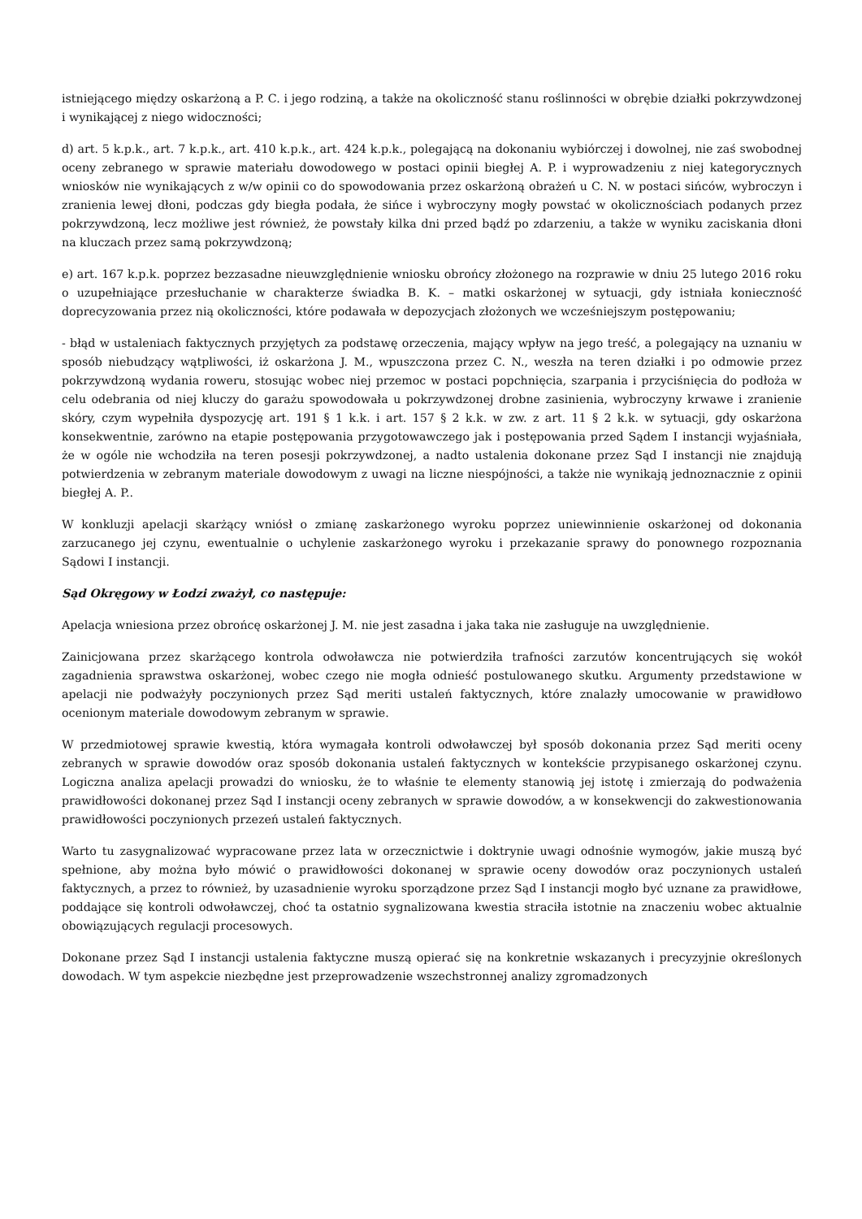istniejącego między oskarżoną a P. C. i jego rodziną, a także na okoliczność stanu roślinności w obrębie działki pokrzywdzonej i wynikającej z niego widoczności;
d) art. 5 k.p.k., art. 7 k.p.k., art. 410 k.p.k., art. 424 k.p.k., polegającą na dokonaniu wybiórczej i dowolnej, nie zaś swobodnej oceny zebranego w sprawie materiału dowodowego w postaci opinii biegłej A. P. i wyprowadzeniu z niej kategorycznych wniosków nie wynikających z w/w opinii co do spowodowania przez oskarżoną obrażeń u C. N. w postaci sińców, wybroczyn i zranienia lewej dłoni, podczas gdy biegła podała, że sińce i wybroczyny mogły powstać w okolicznościach podanych przez pokrzywdzoną, lecz możliwe jest również, że powstały kilka dni przed bądź po zdarzeniu, a także w wyniku zaciskania dłoni na kluczach przez samą pokrzywdzoną;
e) art. 167 k.p.k. poprzez bezzasadne nieuwzględnienie wniosku obrońcy złożonego na rozprawie w dniu 25 lutego 2016 roku o uzupełniające przesłuchanie w charakterze świadka B. K. – matki oskarżonej w sytuacji, gdy istniała konieczność doprecyzowania przez nią okoliczności, które podawała w depozycjach złożonych we wcześniejszym postępowaniu;
- błąd w ustaleniach faktycznych przyjętych za podstawę orzeczenia, mający wpływ na jego treść, a polegający na uznaniu w sposób niebudzący wątpliwości, iż oskarżona J. M., wpuszczona przez C. N., weszła na teren działki i po odmowie przez pokrzywdzoną wydania roweru, stosując wobec niej przemoc w postaci popchnięcia, szarpania i przyciśnięcia do podłoża w celu odebrania od niej kluczy do garażu spowodowała u pokrzywdzonej drobne zasinienia, wybroczyny krwawe i zranienie skóry, czym wypełniła dyspozycję art. 191 § 1 k.k. i art. 157 § 2 k.k. w zw. z art. 11 § 2 k.k. w sytuacji, gdy oskarżona konsekwentnie, zarówno na etapie postępowania przygotowawczego jak i postępowania przed Sądem I instancji wyjaśniała, że w ogóle nie wchodziła na teren posesji pokrzywdzonej, a nadto ustalenia dokonane przez Sąd I instancji nie znajdują potwierdzenia w zebranym materiale dowodowym z uwagi na liczne niespójności, a także nie wynikają jednoznacznie z opinii biegłej A. P..
W konkluzji apelacji skarżący wniósł o zmianę zaskarżonego wyroku poprzez uniewinnienie oskarżonej od dokonania zarzucanego jej czynu, ewentualnie o uchylenie zaskarżonego wyroku i przekazanie sprawy do ponownego rozpoznania Sądowi I instancji.
Sąd Okręgowy w Łodzi zważył, co następuje:
Apelacja wniesiona przez obrońcę oskarżonej J. M. nie jest zasadna i jaka taka nie zasługuje na uwzględnienie.
Zainicjowana przez skarżącego kontrola odwoławcza nie potwierdziła trafności zarzutów koncentrujących się wokół zagadnienia sprawstwa oskarżonej, wobec czego nie mogła odnieść postulowanego skutku. Argumenty przedstawione w apelacji nie podważyły poczynionych przez Sąd meriti ustaleń faktycznych, które znalazły umocowanie w prawidłowo ocenionym materiale dowodowym zebranym w sprawie.
W przedmiotowej sprawie kwestią, która wymagała kontroli odwoławczej był sposób dokonania przez Sąd meriti oceny zebranych w sprawie dowodów oraz sposób dokonania ustaleń faktycznych w kontekście przypisanego oskarżonej czynu. Logiczna analiza apelacji prowadzi do wniosku, że to właśnie te elementy stanowią jej istotę i zmierzają do podważenia prawidłowości dokonanej przez Sąd I instancji oceny zebranych w sprawie dowodów, a w konsekwencji do zakwestionowania prawidłowości poczynionych przezeń ustaleń faktycznych.
Warto tu zasygnalizować wypracowane przez lata w orzecznictwie i doktrynie uwagi odnośnie wymogów, jakie muszą być spełnione, aby można było mówić o prawidłowości dokonanej w sprawie oceny dowodów oraz poczynionych ustaleń faktycznych, a przez to również, by uzasadnienie wyroku sporządzone przez Sąd I instancji mogło być uznane za prawidłowe, poddające się kontroli odwoławczej, choć ta ostatnio sygnalizowana kwestia straciła istotnie na znaczeniu wobec aktualnie obowiązujących regulacji procesowych.
Dokonane przez Sąd I instancji ustalenia faktyczne muszą opierać się na konkretnie wskazanych i precyzyjnie określonych dowodach. W tym aspekcie niezbędne jest przeprowadzenie wszechstronnej analizy zgromadzonych